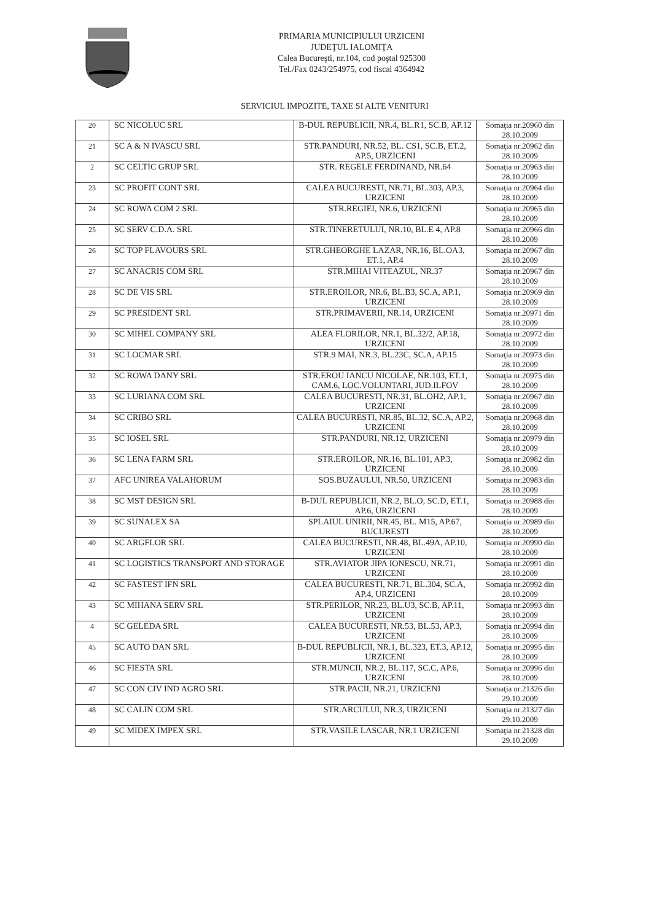PRIMARIA MUNICIPIULUI URZICENI
JUDEŢUL IALOMIŢA
Calea Bucureşti, nr.104, cod poştal 925300
Tel./Fax 0243/254975, cod fiscal 4364942
SERVICIUL IMPOZITE, TAXE SI ALTE VENITURI
| 20 | SC NICOLUC SRL | B-DUL REPUBLICII, NR.4, BL.R1, SC.B, AP.12 | Somaţia nr.20960 din 28.10.2009 |
| 21 | SC A & N IVASCU SRL | STR.PANDURI, NR.52, BL. CS1, SC.B, ET.2, AP.5, URZICENI | Somaţia nr.20962 din 28.10.2009 |
| 2 | SC CELTIC GRUP SRL | STR. REGELE FERDINAND, NR.64 | Somaţia nr.20963 din 28.10.2009 |
| 23 | SC PROFIT CONT SRL | CALEA BUCURESTI, NR.71, BL.303, AP.3, URZICENI | Somaţia nr.20964 din 28.10.2009 |
| 24 | SC ROWA COM 2 SRL | STR.REGIEI, NR.6, URZICENI | Somaţia nr.20965 din 28.10.2009 |
| 25 | SC SERV C.D.A. SRL | STR.TINERETULUI, NR.10, BL.E 4, AP.8 | Somaţia nr.20966 din 28.10.2009 |
| 26 | SC TOP FLAVOURS SRL | STR.GHEORGHE LAZAR, NR.16, BL.OA3, ET.1, AP.4 | Somaţia nr.20967 din 28.10.2009 |
| 27 | SC ANACRIS COM SRL | STR.MIHAI VITEAZUL, NR.37 | Somaţia nr.20967 din 28.10.2009 |
| 28 | SC DE VIS SRL | STR.EROILOR, NR.6, BL.B3, SC.A, AP.1, URZICENI | Somaţia nr.20969 din 28.10.2009 |
| 29 | SC PRESIDENT SRL | STR.PRIMAVERII, NR.14, URZICENI | Somaţia nr.20971 din 28.10.2009 |
| 30 | SC MIHEL COMPANY SRL | ALEA FLORILOR, NR.1, BL.32/2, AP.18, URZICENI | Somaţia nr.20972 din 28.10.2009 |
| 31 | SC LOCMAR SRL | STR.9 MAI, NR.3, BL.23C, SC.A, AP.15 | Somaţia nr.20973 din 28.10.2009 |
| 32 | SC ROWA DANY SRL | STR.EROU IANCU NICOLAE, NR.103, ET.1, CAM.6, LOC.VOLUNTARI, JUD.ILFOV | Somaţia nr.20975 din 28.10.2009 |
| 33 | SC LURIANA COM SRL | CALEA BUCURESTI, NR.31, BL.OH2, AP.1, URZICENI | Somaţia nr.20967 din 28.10.2009 |
| 34 | SC CRIBO SRL | CALEA BUCURESTI, NR.85, BL.32, SC.A, AP.2, URZICENI | Somaţia nr.20968 din 28.10.2009 |
| 35 | SC IOSEL SRL | STR.PANDURI, NR.12, URZICENI | Somaţia nr.20979 din 28.10.2009 |
| 36 | SC LENA FARM SRL | STR.EROILOR, NR.16, BL.101, AP.3, URZICENI | Somaţia nr.20982 din 28.10.2009 |
| 37 | AFC UNIREA VALAHORUM | SOS.BUZAULUI, NR.50, URZICENI | Somaţia nr.20983 din 28.10.2009 |
| 38 | SC MST DESIGN SRL | B-DUL REPUBLICII, NR.2, BL.O, SC.D, ET.1, AP.6, URZICENI | Somaţia nr.20988 din 28.10.2009 |
| 39 | SC SUNALEX SA | SPLAIUL UNIRII, NR.45, BL. M15, AP.67, BUCURESTI | Somaţia nr.20989 din 28.10.2009 |
| 40 | SC ARGFLOR SRL | CALEA BUCURESTI, NR.48, BL.49A, AP.10, URZICENI | Somaţia nr.20990 din 28.10.2009 |
| 41 | SC LOGISTICS TRANSPORT AND STORAGE | STR.AVIATOR JIPA IONESCU, NR.71, URZICENI | Somaţia nr.20991 din 28.10.2009 |
| 42 | SC FASTEST IFN SRL | CALEA BUCURESTI, NR.71, BL.304, SC.A, AP.4, URZICENI | Somaţia nr.20992 din 28.10.2009 |
| 43 | SC MIHANA SERV SRL | STR.PERILOR, NR.23, BL.U3, SC.B, AP.11, URZICENI | Somaţia nr.20993 din 28.10.2009 |
| 4 | SC GELEDA SRL | CALEA BUCURESTI, NR.53, BL.53, AP.3, URZICENI | Somaţia nr.20994 din 28.10.2009 |
| 45 | SC AUTO DAN SRL | B-DUL REPUBLICII, NR.1, BL.323, ET.3, AP.12, URZICENI | Somaţia nr.20995 din 28.10.2009 |
| 46 | SC FIESTA SRL | STR.MUNCII, NR.2, BL.117, SC.C, AP.6, URZICENI | Somaţia nr.20996 din 28.10.2009 |
| 47 | SC CON CIV IND AGRO SRL | STR.PACII, NR.21, URZICENI | Somaţia nr.21326 din 29.10.2009 |
| 48 | SC CALIN COM SRL | STR.ARCULUI, NR.3, URZICENI | Somaţia nr.21327 din 29.10.2009 |
| 49 | SC MIDEX IMPEX SRL | STR.VASILE LASCAR, NR.1 URZICENI | Somaţia nr.21328 din 29.10.2009 |